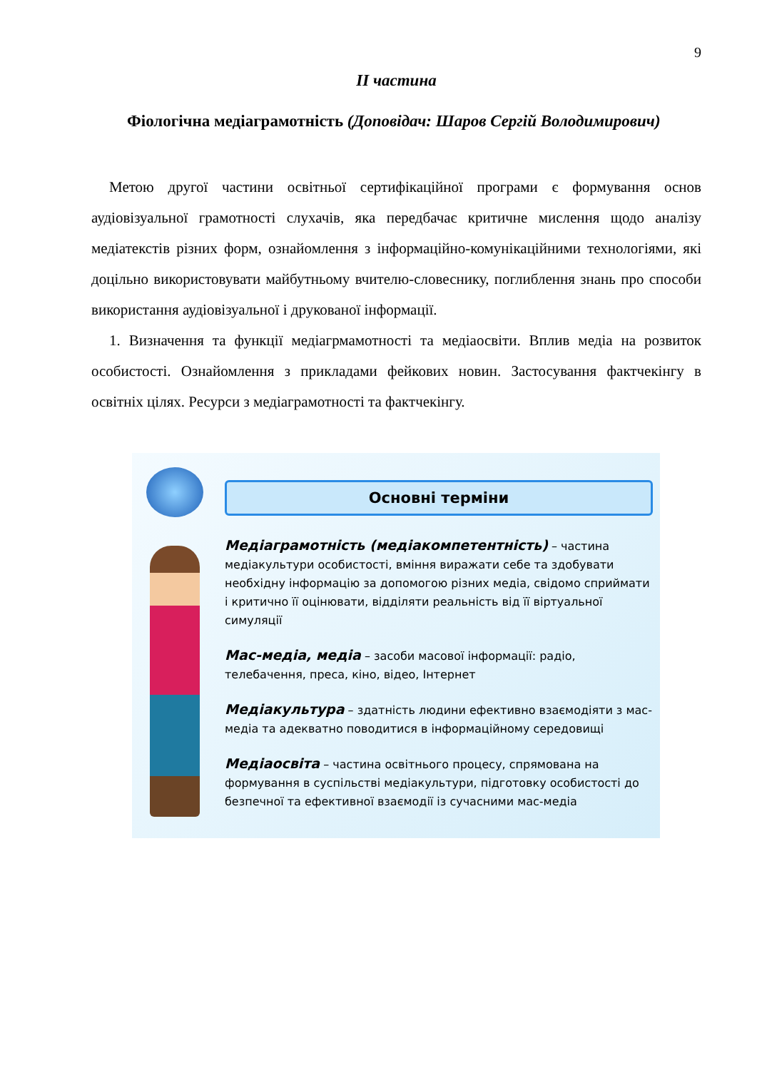9
ІІ частина
Фіологічна медіаграмотність (Доповідач: Шаров Сергій Володимирович)
Метою другої частини освітньої сертифікаційної програми є формування основ аудіовізуальної грамотності слухачів, яка передбачає критичне мислення щодо аналізу медіатекстів різних форм, ознайомлення з інформаційно-комунікаційними технологіями, які доцільно використовувати майбутньому вчителю-словеснику, поглиблення знань про способи використання аудіовізуальної і друкованої інформації.
1. Визначення та функції медіагрмамотності та медіаосвіти. Вплив медіа на розвиток особистості. Ознайомлення з прикладами фейкових новин. Застосування фактчекінгу в освітніх цілях. Ресурси з медіаграмотності та фактчекінгу.
Основні терміни
Медіаграмотність (медіакомпетентність) – частина медіакультури особистості, вміння виражати себе та здобувати необхідну інформацію за допомогою різних медіа, свідомо сприймати і критично її оцінювати, відділяти реальність від її віртуальної симуляції
Мас-медіа, медіа – засоби масової інформації: радіо, телебачення, преса, кіно, відео, Інтернет
Медіакультура – здатність людини ефективно взаємодіяти з мас-медіа та адекватно поводитися в інформаційному середовищі
Медіаосвіта – частина освітнього процесу, спрямована на формування в суспільстві медіакультури, підготовку особистості до безпечної та ефективної взаємодії із сучасними мас-медіа